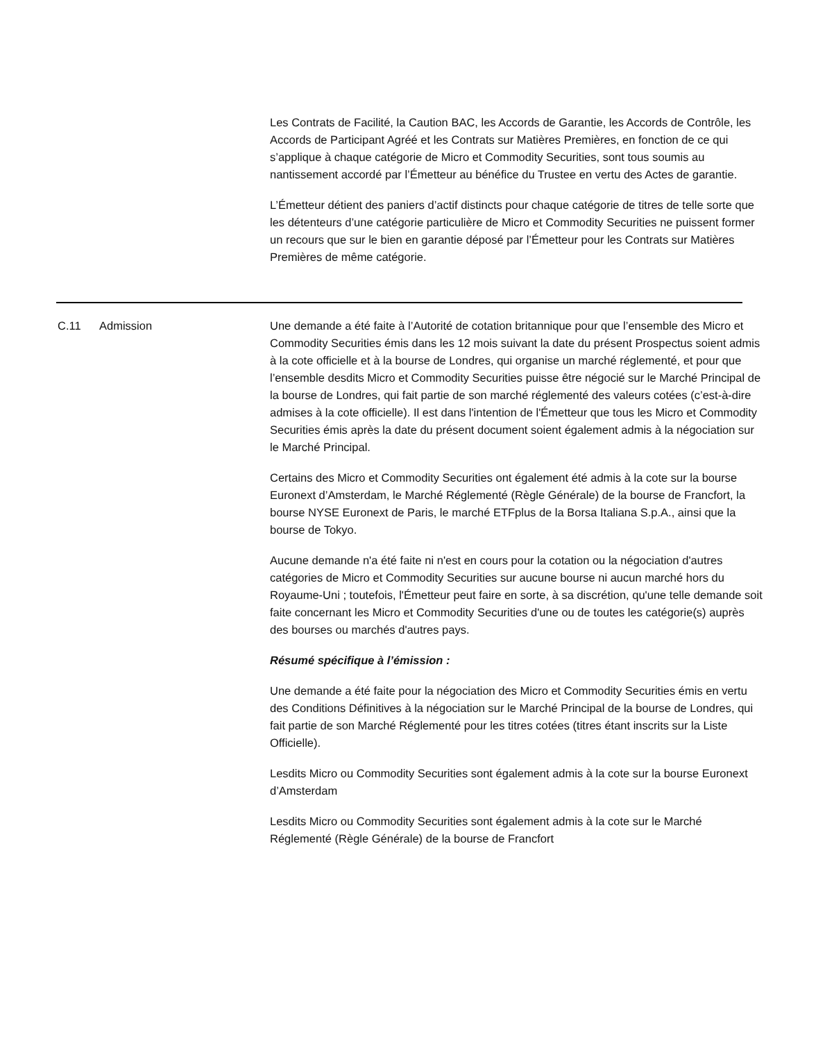Les Contrats de Facilité, la Caution BAC, les Accords de Garantie, les Accords de Contrôle, les Accords de Participant Agréé et les Contrats sur Matières Premières, en fonction de ce qui s’applique à chaque catégorie de Micro et Commodity Securities, sont tous soumis au nantissement accordé par l’Émetteur au bénéfice du Trustee en vertu des Actes de garantie.
L’Émetteur détient des paniers d’actif distincts pour chaque catégorie de titres de telle sorte que les détenteurs d’une catégorie particulière de Micro et Commodity Securities ne puissent former un recours que sur le bien en garantie déposé par l’Émetteur pour les Contrats sur Matières Premières de même catégorie.
C.11 Admission Une demande a été faite à l’Autorité de cotation britannique pour que l’ensemble des Micro et Commodity Securities émis dans les 12 mois suivant la date du présent Prospectus soient admis à la cote officielle et à la bourse de Londres, qui organise un marché réglementé, et pour que l’ensemble desdits Micro et Commodity Securities puisse être négocié sur le Marché Principal de la bourse de Londres, qui fait partie de son marché réglementé des valeurs cotées (c’est-à-dire admises à la cote officielle). Il est dans l'intention de l'Émetteur que tous les Micro et Commodity Securities émis après la date du présent document soient également admis à la négociation sur le Marché Principal.
Certains des Micro et Commodity Securities ont également été admis à la cote sur la bourse Euronext d’Amsterdam, le Marché Réglementé (Règle Générale) de la bourse de Francfort, la bourse NYSE Euronext de Paris, le marché ETFplus de la Borsa Italiana S.p.A., ainsi que la bourse de Tokyo.
Aucune demande n'a été faite ni n'est en cours pour la cotation ou la négociation d'autres catégories de Micro et Commodity Securities sur aucune bourse ni aucun marché hors du Royaume-Uni ; toutefois, l'Émetteur peut faire en sorte, à sa discrétion, qu'une telle demande soit faite concernant les Micro et Commodity Securities d'une ou de toutes les catégorie(s) auprès des bourses ou marchés d'autres pays.
Résumé spécifique à l’émission :
Une demande a été faite pour la négociation des Micro et Commodity Securities émis en vertu des Conditions Définitives à la négociation sur le Marché Principal de la bourse de Londres, qui fait partie de son Marché Réglementé pour les titres cotées (titres étant inscrits sur la Liste Officielle).
Lesdits Micro ou Commodity Securities sont également admis à la cote sur la bourse Euronext d’Amsterdam
Lesdits Micro ou Commodity Securities sont également admis à la cote sur le Marché Réglementé (Règle Générale) de la bourse de Francfort